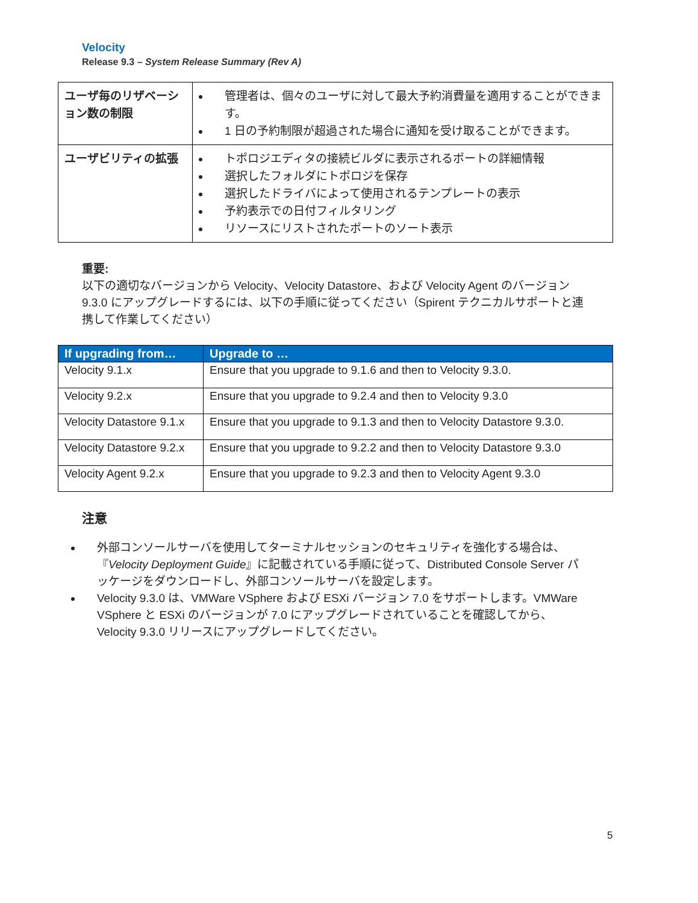Velocity
Release 9.3 – System Release Summary (Rev A)
| ユーザ毎のリザベーション数の制限 | 管理者は、個々のユーザに対して最大予約消費量を適用することができます。 1 日の予約制限が超過された場合に通知を受け取ることができます。 |
| ユーザビリティの拡張 | トポロジエディタの接続ビルダに表示されるポートの詳細情報 選択したフォルダにトポロジを保存 選択したドライバによって使用されるテンプレートの表示 予約表示での日付フィルタリング リソースにリストされたポートのソート表示 |
重要:
以下の適切なバージョンから Velocity、Velocity Datastore、および Velocity Agent のバージョン 9.3.0 にアップグレードするには、以下の手順に従ってください（Spirent テクニカルサポートと連携して作業してください）
| If upgrading from… | Upgrade to … |
| --- | --- |
| Velocity 9.1.x | Ensure that you upgrade to 9.1.6 and then to Velocity 9.3.0. |
| Velocity 9.2.x | Ensure that you upgrade to 9.2.4 and then to Velocity 9.3.0 |
| Velocity Datastore 9.1.x | Ensure that you upgrade to 9.1.3 and then to Velocity Datastore 9.3.0. |
| Velocity Datastore 9.2.x | Ensure that you upgrade to 9.2.2 and then to Velocity Datastore 9.3.0 |
| Velocity Agent 9.2.x | Ensure that you upgrade to 9.2.3 and then to Velocity Agent 9.3.0 |
注意
外部コンソールサーバを使用してターミナルセッションのセキュリティを強化する場合は、『Velocity Deployment Guide』に記載されている手順に従って、Distributed Console Server パッケージをダウンロードし、外部コンソールサーバを設定します。
Velocity 9.3.0 は、VMWare VSphere および ESXi バージョン 7.0 をサポートします。VMWare VSphere と ESXi のバージョンが 7.0 にアップグレードされていることを確認してから、Velocity 9.3.0 リリースにアップグレードしてください。
5